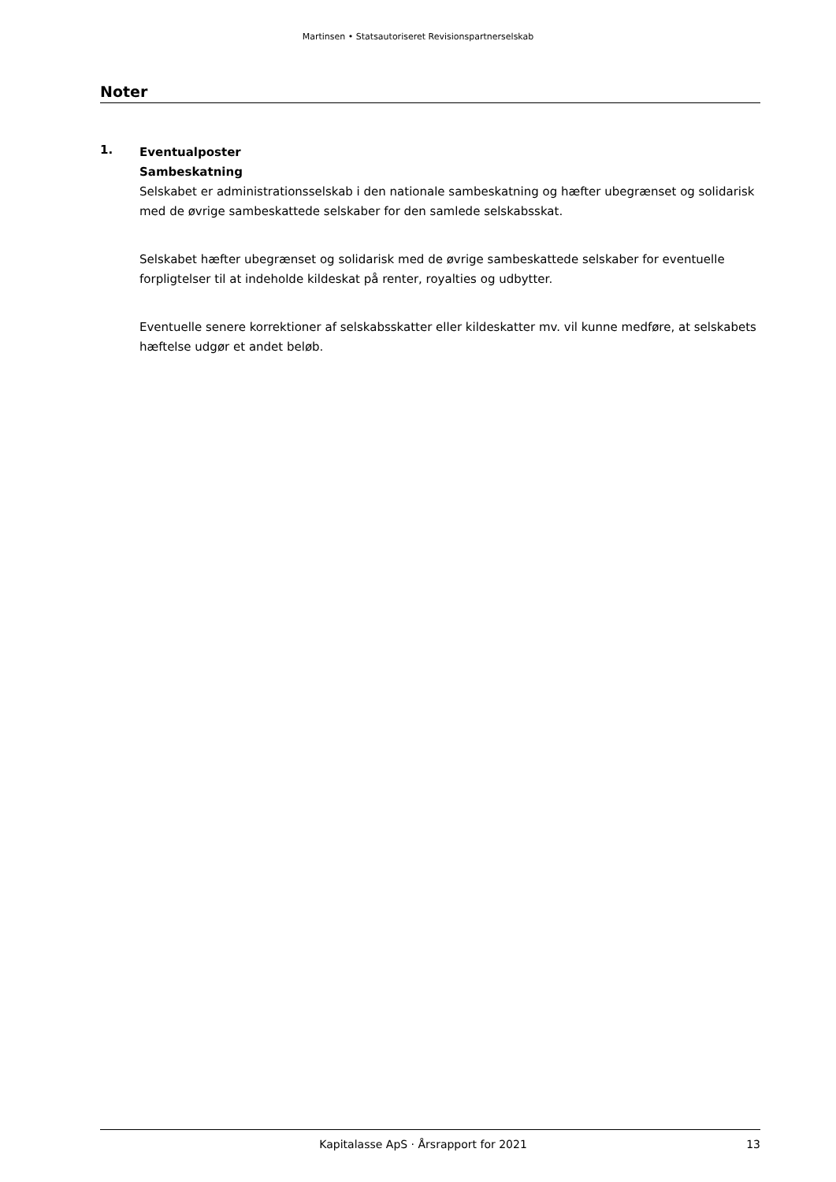Martinsen • Statsautoriseret Revisionspartnerselskab
Noter
1.
Eventualposter
Sambeskatning
Selskabet er administrationsselskab i den nationale sambeskatning og hæfter ubegrænset og solidarisk med de øvrige sambeskattede selskaber for den samlede selskabsskat.
Selskabet hæfter ubegrænset og solidarisk med de øvrige sambeskattede selskaber for eventuelle forpligtelser til at indeholde kildeskat på renter, royalties og udbytter.
Eventuelle senere korrektioner af selskabsskatter eller kildeskatter mv. vil kunne medføre, at selskabets hæftelse udgør et andet beløb.
Kapitalasse ApS · Årsrapport for 2021 13